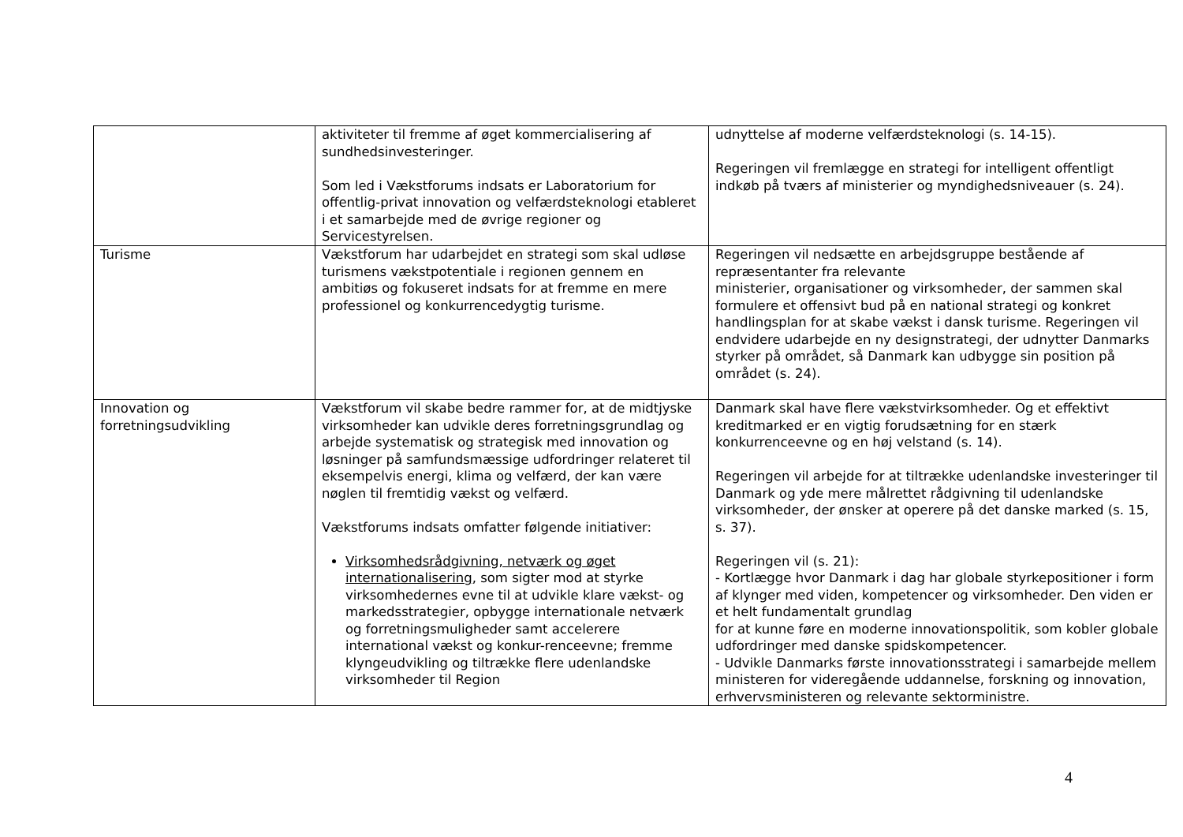| | aktiviteter til fremme af øget kommercialisering af sundhedsinvesteringer. Som led i Vækstforums indsats er Laboratorium for offentlig-privat innovation og velfærdsteknologi etableret i et samarbejde med de øvrige regioner og Servicestyrelsen. | udnyttelse af moderne velfærdsteknologi (s. 14-15). Regeringen vil fremlægge en strategi for intelligent offentligt indkøb på tværs af ministerier og myndighedsniveauer (s. 24). |
| Turisme | Vækstforum har udarbejdet en strategi som skal udløse turismens vækstpotentiale i regionen gennem en ambitiøs og fokuseret indsats for at fremme en mere professionel og konkurrencedygtig turisme. | Regeringen vil nedsætte en arbejdsgruppe bestående af repræsentanter fra relevante ministerier, organisationer og virksomheder, der sammen skal formulere et offensivt bud på en national strategi og konkret handlingsplan for at skabe vækst i dansk turisme. Regeringen vil endvidere udarbejde en ny designstrategi, der udnytter Danmarks styrker på området, så Danmark kan udbygge sin position på området (s. 24). |
| Innovation og forretningsudvikling | Vækstforum vil skabe bedre rammer for, at de midtjyske virksomheder kan udvikle deres forretningsgrundlag og arbejde systematisk og strategisk med innovation og løsninger på samfundsmæssige udfordringer relateret til eksempelvis energi, klima og velfærd, der kan være nøglen til fremtidig vækst og velfærd. Vækstforums indsats omfatter følgende initiativer: Virksomhedsrådgivning, netværk og øget internationalisering , som sigter mod at styrke virksomhedernes evne til at udvikle klare vækst- og markedsstrategier, opbygge internationale netværk og forretningsmuligheder samt accelerere international vækst og konkur-renceevne; fremme klyngeudvikling og tiltrække flere udenlandske virksomheder til Region | Danmark skal have flere vækstvirksomheder. Og et effektivt kreditmarked er en vigtig forudsætning for en stærk konkurrenceevne og en høj velstand (s. 14). Regeringen vil arbejde for at tiltrække udenlandske investeringer til Danmark og yde mere målrettet rådgivning til udenlandske virksomheder, der ønsker at operere på det danske marked (s. 15, s. 37). Regeringen vil (s. 21): - Kortlægge hvor Danmark i dag har globale styrkepositioner i form af klynger med viden, kompetencer og virksomheder. Den viden er et helt fundamentalt grundlag for at kunne føre en moderne innovationspolitik, som kobler globale udfordringer med danske spidskompetencer. - Udvikle Danmarks første innovationsstrategi i samarbejde mellem ministeren for videregående uddannelse, forskning og innovation, erhvervsministeren og relevante sektorministre. |
4